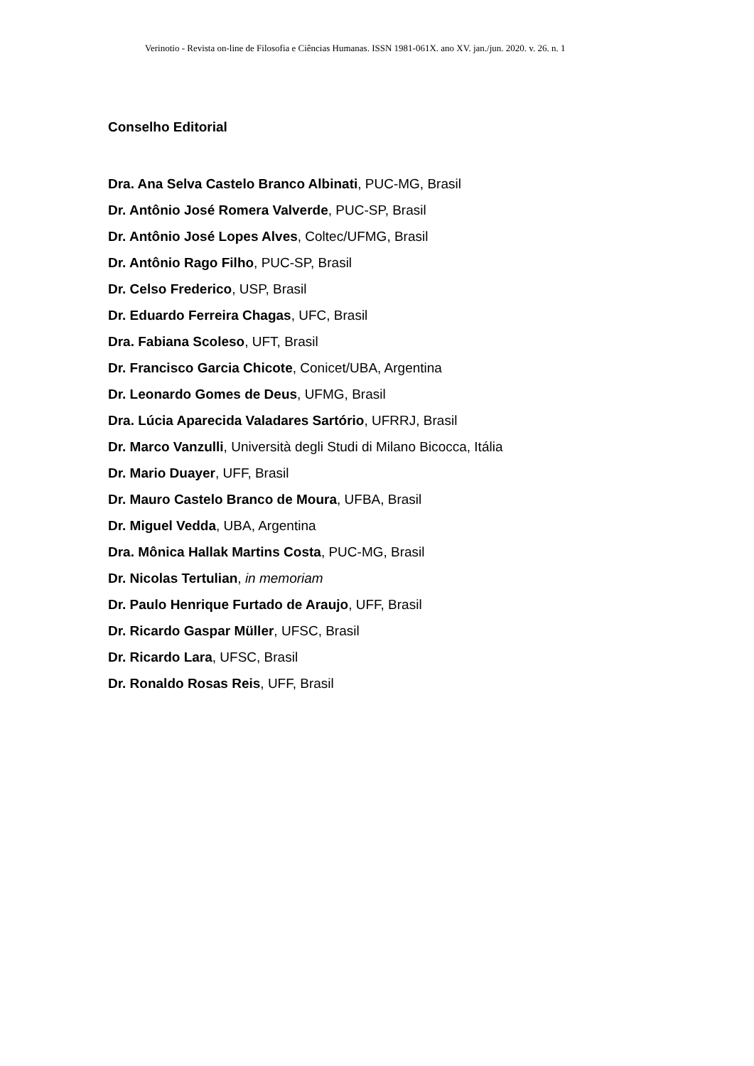Verinotio - Revista on-line de Filosofia e Ciências Humanas. ISSN 1981-061X. ano XV. jan./jun. 2020. v. 26. n. 1
Conselho Editorial
Dra. Ana Selva Castelo Branco Albinati, PUC-MG, Brasil
Dr. Antônio José Romera Valverde, PUC-SP, Brasil
Dr. Antônio José Lopes Alves, Coltec/UFMG, Brasil
Dr. Antônio Rago Filho, PUC-SP, Brasil
Dr. Celso Frederico, USP, Brasil
Dr. Eduardo Ferreira Chagas, UFC, Brasil
Dra. Fabiana Scoleso, UFT, Brasil
Dr. Francisco Garcia Chicote, Conicet/UBA, Argentina
Dr. Leonardo Gomes de Deus, UFMG, Brasil
Dra. Lúcia Aparecida Valadares Sartório, UFRRJ, Brasil
Dr. Marco Vanzulli, Università degli Studi di Milano Bicocca, Itália
Dr. Mario Duayer, UFF, Brasil
Dr. Mauro Castelo Branco de Moura, UFBA, Brasil
Dr. Miguel Vedda, UBA, Argentina
Dra. Mônica Hallak Martins Costa, PUC-MG, Brasil
Dr. Nicolas Tertulian, in memoriam
Dr. Paulo Henrique Furtado de Araujo, UFF, Brasil
Dr. Ricardo Gaspar Müller, UFSC, Brasil
Dr. Ricardo Lara, UFSC, Brasil
Dr. Ronaldo Rosas Reis, UFF, Brasil